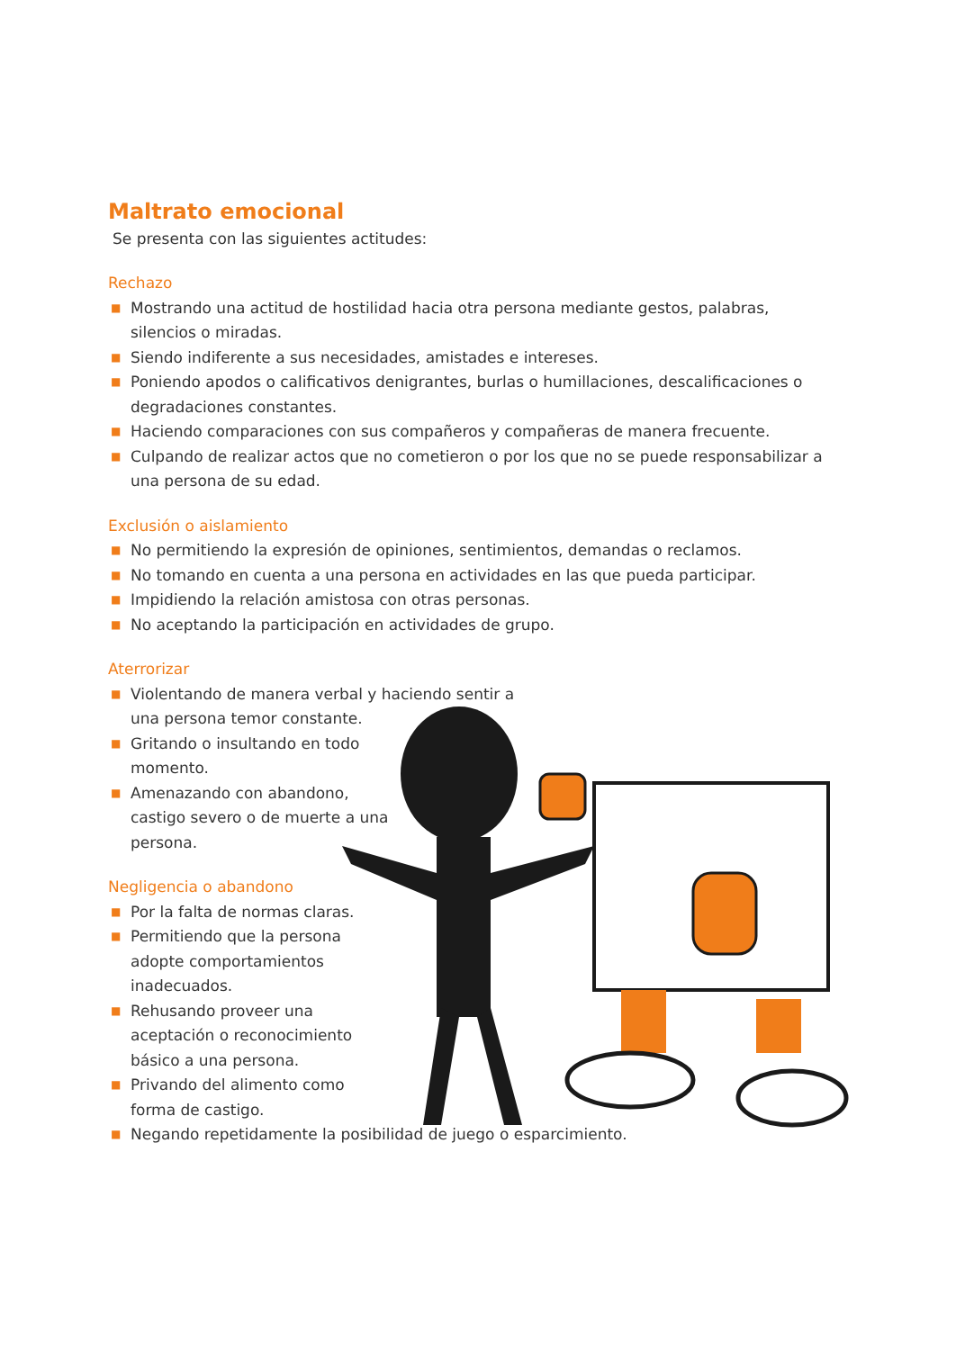Maltrato emocional
Se presenta con las siguientes actitudes:
Rechazo
■ Mostrando una actitud de hostilidad hacia otra persona mediante gestos, palabras, silencios o miradas.
■ Siendo indiferente a sus necesidades, amistades e intereses.
■ Poniendo apodos o calificativos denigrantes, burlas o humillaciones, descalificaciones o degradaciones constantes.
■ Haciendo comparaciones con sus compañeros y compañeras de manera frecuente.
■ Culpando de realizar actos que no cometieron o por los que no se puede responsabilizar a una persona de su edad.
Exclusión o aislamiento
■ No permitiendo la expresión de opiniones, sentimientos, demandas o reclamos.
■ No tomando en cuenta a una persona en actividades en las que pueda participar.
■ Impidiendo la relación amistosa con otras personas.
■ No aceptando la participación en actividades de grupo.
Aterrorizar
■ Violentando de manera verbal y haciendo sentir a una persona temor constante.
■ Gritando o insultando en todo momento.
■ Amenazando con abandono, castigo severo o de muerte a una persona.
Negligencia o abandono
■ Por la falta de normas claras.
■ Permitiendo que la persona adopte comportamientos inadecuados.
■ Rehusando proveer una aceptación o reconocimiento básico a una persona.
■ Privando del alimento como forma de castigo.
■ Negando repetidamente la posibilidad de juego o esparcimiento.